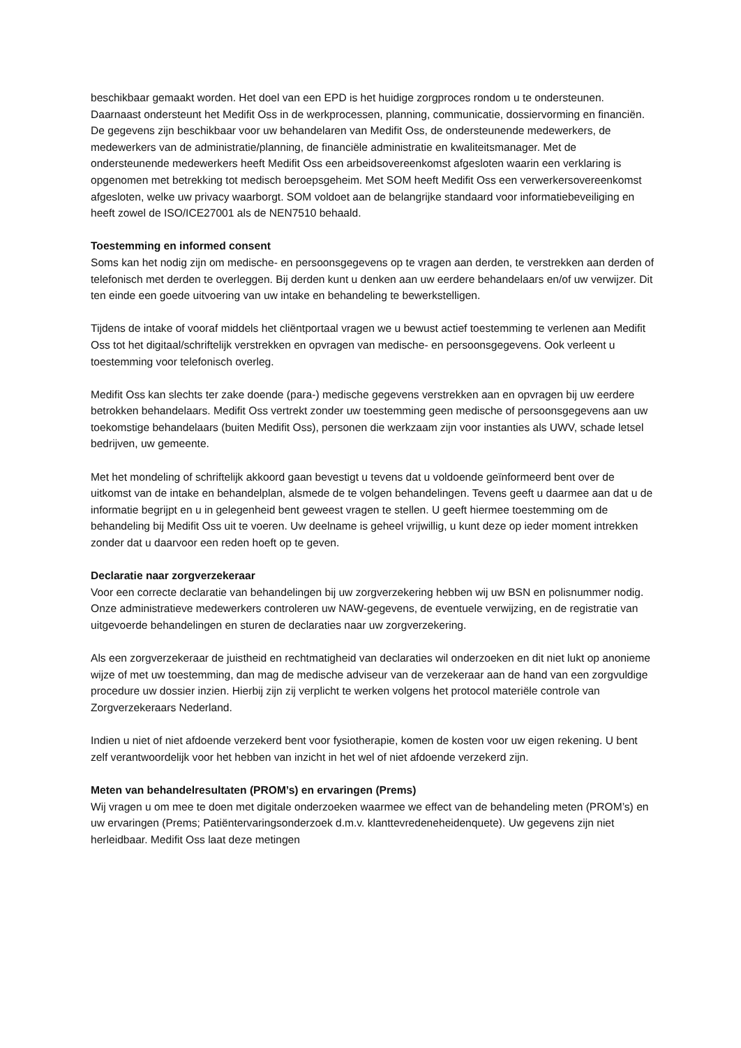beschikbaar gemaakt worden. Het doel van een EPD is het huidige zorgproces rondom u te ondersteunen. Daarnaast ondersteunt het Medifit Oss in de werkprocessen, planning, communicatie, dossiervorming en financiën. De gegevens zijn beschikbaar voor uw behandelaren van Medifit Oss, de ondersteunende medewerkers, de medewerkers van de administratie/planning, de financiële administratie en kwaliteitsmanager. Met de ondersteunende medewerkers heeft Medifit Oss een arbeidsovereenkomst afgesloten waarin een verklaring is opgenomen met betrekking tot medisch beroepsgeheim. Met SOM heeft Medifit Oss een verwerkersovereenkomst afgesloten, welke uw privacy waarborgt. SOM voldoet aan de belangrijke standaard voor informatiebeveiliging en heeft zowel de ISO/ICE27001 als de NEN7510 behaald.
Toestemming en informed consent
Soms kan het nodig zijn om medische- en persoonsgegevens op te vragen aan derden, te verstrekken aan derden of telefonisch met derden te overleggen. Bij derden kunt u denken aan uw eerdere behandelaars en/of uw verwijzer. Dit ten einde een goede uitvoering van uw intake en behandeling te bewerkstelligen.
Tijdens de intake of vooraf middels het cliëntportaal vragen we u bewust actief toestemming te verlenen aan Medifit Oss tot het digitaal/schriftelijk verstrekken en opvragen van medische- en persoonsgegevens. Ook verleent u toestemming voor telefonisch overleg.
Medifit Oss kan slechts ter zake doende (para-) medische gegevens verstrekken aan en opvragen bij uw eerdere betrokken behandelaars. Medifit Oss vertrekt zonder uw toestemming geen medische of persoonsgegevens aan uw toekomstige behandelaars (buiten Medifit Oss), personen die werkzaam zijn voor instanties als UWV, schade letsel bedrijven, uw gemeente.
Met het mondeling of schriftelijk akkoord gaan bevestigt u tevens dat u voldoende geïnformeerd bent over de uitkomst van de intake en behandelplan, alsmede de te volgen behandelingen. Tevens geeft u daarmee aan dat u de informatie begrijpt en u in gelegenheid bent geweest vragen te stellen. U geeft hiermee toestemming om de behandeling bij Medifit Oss uit te voeren. Uw deelname is geheel vrijwillig, u kunt deze op ieder moment intrekken zonder dat u daarvoor een reden hoeft op te geven.
Declaratie naar zorgverzekeraar
Voor een correcte declaratie van behandelingen bij uw zorgverzekering hebben wij uw BSN en polisnummer nodig. Onze administratieve medewerkers controleren uw NAW-gegevens, de eventuele verwijzing, en de registratie van uitgevoerde behandelingen en sturen de declaraties naar uw zorgverzekering.
Als een zorgverzekeraar de juistheid en rechtmatigheid van declaraties wil onderzoeken en dit niet lukt op anonieme wijze of met uw toestemming, dan mag de medische adviseur van de verzekeraar aan de hand van een zorgvuldige procedure uw dossier inzien. Hierbij zijn zij verplicht te werken volgens het protocol materiële controle van Zorgverzekeraars Nederland.
Indien u niet of niet afdoende verzekerd bent voor fysiotherapie, komen de kosten voor uw eigen rekening. U bent zelf verantwoordelijk voor het hebben van inzicht in het wel of niet afdoende verzekerd zijn.
Meten van behandelresultaten (PROM’s) en ervaringen (Prems)
Wij vragen u om mee te doen met digitale onderzoeken waarmee we effect van de behandeling meten (PROM’s) en uw ervaringen (Prems; Patiëntervaringsonderzoek d.m.v. klanttevredeneheidenquete). Uw gegevens zijn niet herleidbaar. Medifit Oss laat deze metingen